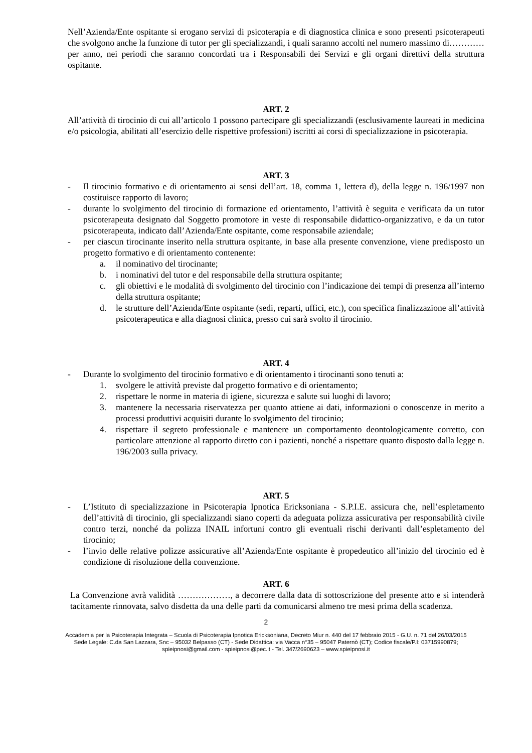Nell’Azienda/Ente ospitante si erogano servizi di psicoterapia e di diagnostica clinica e sono presenti psicoterapeuti che svolgono anche la funzione di tutor per gli specializzandi, i quali saranno accolti nel numero massimo di…………per anno, nei periodi che saranno concordati tra i Responsabili dei Servizi e gli organi direttivi della struttura ospitante.
ART. 2
All’attività di tirocinio di cui all’articolo 1 possono partecipare gli specializzandi (esclusivamente laureati in medicina e/o psicologia, abilitati all’esercizio delle rispettive professioni) iscritti ai corsi di specializzazione in psicoterapia.
ART. 3
- Il tirocinio formativo e di orientamento ai sensi dell’art. 18, comma 1, lettera d), della legge n. 196/1997 non costituisce rapporto di lavoro;
- durante lo svolgimento del tirocinio di formazione ed orientamento, l’attività è seguita e verificata da un tutor psicoterapeuta designato dal Soggetto promotore in veste di responsabile didattico-organizzativo, e da un tutor psicoterapeuta, indicato dall’Azienda/Ente ospitante, come responsabile aziendale;
- per ciascun tirocinante inserito nella struttura ospitante, in base alla presente convenzione, viene predisposto un progetto formativo e di orientamento contenente:
a. il nominativo del tirocinante;
b. i nominativi del tutor e del responsabile della struttura ospitante;
c. gli obiettivi e le modalità di svolgimento del tirocinio con l’indicazione dei tempi di presenza all’interno della struttura ospitante;
d. le strutture dell’Azienda/Ente ospitante (sedi, reparti, uffici, etc.), con specifica finalizzazione all’attività psicoterapeutica e alla diagnosi clinica, presso cui sarà svolto il tirocinio.
ART. 4
- Durante lo svolgimento del tirocinio formativo e di orientamento i tirocinanti sono tenuti a:
1. svolgere le attività previste dal progetto formativo e di orientamento;
2. rispettare le norme in materia di igiene, sicurezza e salute sui luoghi di lavoro;
3. mantenere la necessaria riservatezza per quanto attiene ai dati, informazioni o conoscenze in merito a processi produttivi acquisiti durante lo svolgimento del tirocinio;
4. rispettare il segreto professionale e mantenere un comportamento deontologicamente corretto, con particolare attenzione al rapporto diretto con i pazienti, nonché a rispettare quanto disposto dalla legge n. 196/2003 sulla privacy.
ART. 5
- L’Istituto di specializzazione in Psicoterapia Ipnotica Ericksoniana - S.P.I.E. assicura che, nell’espletamento dell’attività di tirocinio, gli specializzandi siano coperti da adeguata polizza assicurativa per responsabilità civile contro terzi, nonché da polizza INAIL infortuni contro gli eventuali rischi derivanti dall’espletamento del tirocinio;
- l’invio delle relative polizze assicurative all’Azienda/Ente ospitante è propedeutico all’inizio del tirocinio ed è condizione di risoluzione della convenzione.
ART. 6
La Convenzione avrà validità ………………, a decorrere dalla data di sottoscrizione del presente atto e si intenderà tacitamente rinnovata, salvo disdetta da una delle parti da comunicarsi almeno tre mesi prima della scadenza.
2
Accademia per la Psicoterapia Integrata – Scuola di Psicoterapia Ipnotica Ericksoniana, Decreto Miur n. 440 del 17 febbraio 2015 - G.U. n. 71 del 26/03/2015
Sede Legale: C.da San Lazzara, Snc – 95032 Belpasso (CT) - Sede Didattica: via Vacca n°35 – 95047 Paternò (CT); Codice fiscale/P.I: 03715990879;
spieipnosi@gmail.com - spieipnosi@pec.it - Tel. 347/2690623 – www.spieipnosi.it